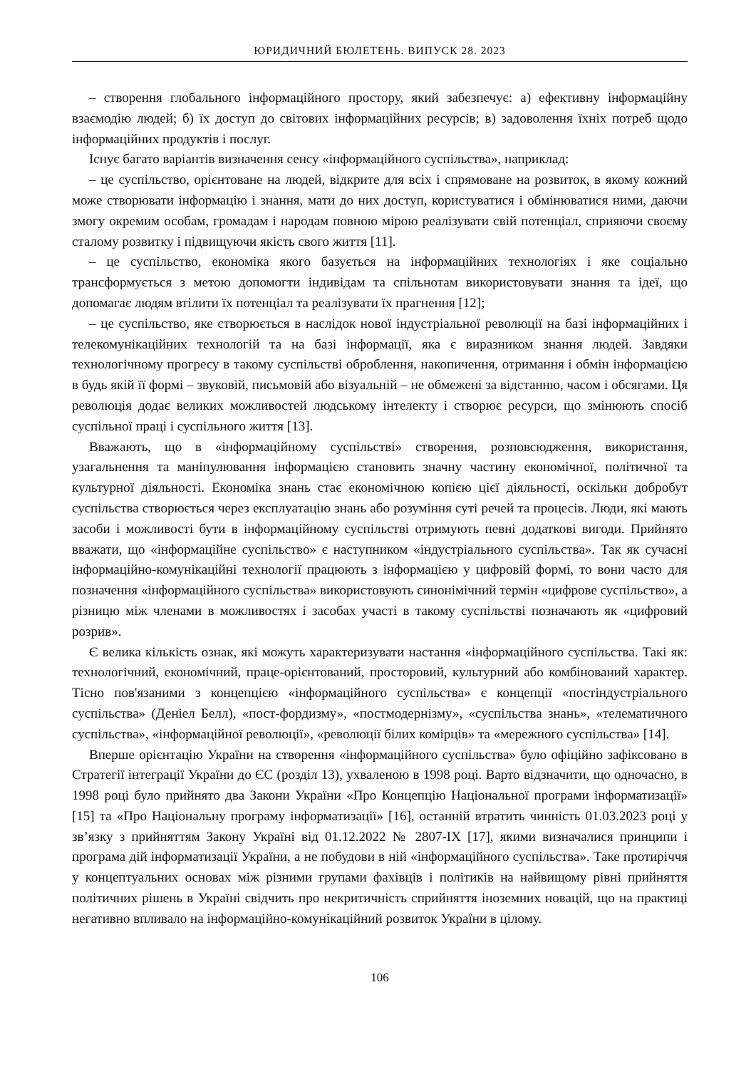ЮРИДИЧНИЙ БЮЛЕТЕНЬ. ВИПУСК 28. 2023
– створення глобального інформаційного простору, який забезпечує: а) ефективну інформаційну взаємодію людей; б) їх доступ до світових інформаційних ресурсів; в) задоволення їхніх потреб щодо інформаційних продуктів і послуг.
Існує багато варіантів визначення сенсу «інформаційного суспільства», наприклад:
– це суспільство, орієнтоване на людей, відкрите для всіх і спрямоване на розвиток, в якому кожний може створювати інформацію і знання, мати до них доступ, користуватися і обмінюватися ними, даючи змогу окремим особам, громадам і народам повною мірою реалізувати свій потенціал, сприяючи своєму сталому розвитку і підвищуючи якість свого життя [11].
– це суспільство, економіка якого базується на інформаційних технологіях і яке соціально трансформується з метою допомогти індивідам та спільнотам використовувати знання та ідеї, що допомагає людям втілити їх потенціал та реалізувати їх прагнення [12];
– це суспільство, яке створюється в наслідок нової індустріальної революції на базі інформаційних і телекомунікаційних технологій та на базі інформації, яка є виразником знання людей. Завдяки технологічному прогресу в такому суспільстві оброблення, накопичення, отримання і обмін інформацією в будь якій її формі – звуковій, письмовій або візуальній – не обмежені за відстанню, часом і обсягами. Ця революція додає великих можливостей людському інтелекту і створює ресурси, що змінюють спосіб суспільної праці і суспільного життя [13].
Вважають, що в «інформаційному суспільстві» створення, розповсюдження, використання, узагальнення та маніпулювання інформацією становить значну частину економічної, політичної та культурної діяльності. Економіка знань стає економічною копією цієї діяльності, оскільки добробут суспільства створюється через експлуатацію знань або розуміння суті речей та процесів. Люди, які мають засоби і можливості бути в інформаційному суспільстві отримують певні додаткові вигоди. Прийнято вважати, що «інформаційне суспільство» є наступником «індустріального суспільства». Так як сучасні інформаційно-комунікаційні технології працюють з інформацією у цифровій формі, то вони часто для позначення «інформаційного суспільства» використовують синонімічний термін «цифрове суспільство», а різницю між членами в можливостях і засобах участі в такому суспільстві позначають як «цифровий розрив».
Є велика кількість ознак, які можуть характеризувати настання «інформаційного суспільства. Такі як: технологічний, економічний, праце-орієнтований, просторовий, культурний або комбінований характер. Тісно пов'язаними з концепцією «інформаційного суспільства» є концепції «постіндустріального суспільства» (Деніел Белл), «пост-фордизму», «постмодернізму», «суспільства знань», «телематичного суспільства», «інформаційної революції», «революції білих комірців» та «мережного суспільства» [14].
Вперше орієнтацію України на створення «інформаційного суспільства» було офіційно зафіксовано в Стратегії інтеграції України до ЄС (розділ 13), ухваленою в 1998 році. Варто відзначити, що одночасно, в 1998 році було прийнято два Закони України «Про Концепцію Національної програми інформатизації» [15] та «Про Національну програму інформатизації» [16], останній втратить чинність 01.03.2023 році у зв’язку з прийняттям Закону Україні від 01.12.2022 № 2807-IX [17], якими визначалися принципи і програма дій інформатизації України, а не побудови в ній «інформаційного суспільства». Таке протиріччя у концептуальних основах між різними групами фахівців і політиків на найвищому рівні прийняття політичних рішень в Україні свідчить про некритичність сприйняття іноземних новацій, що на практиці негативно впливало на інформаційно-комунікаційний розвиток України в цілому.
106